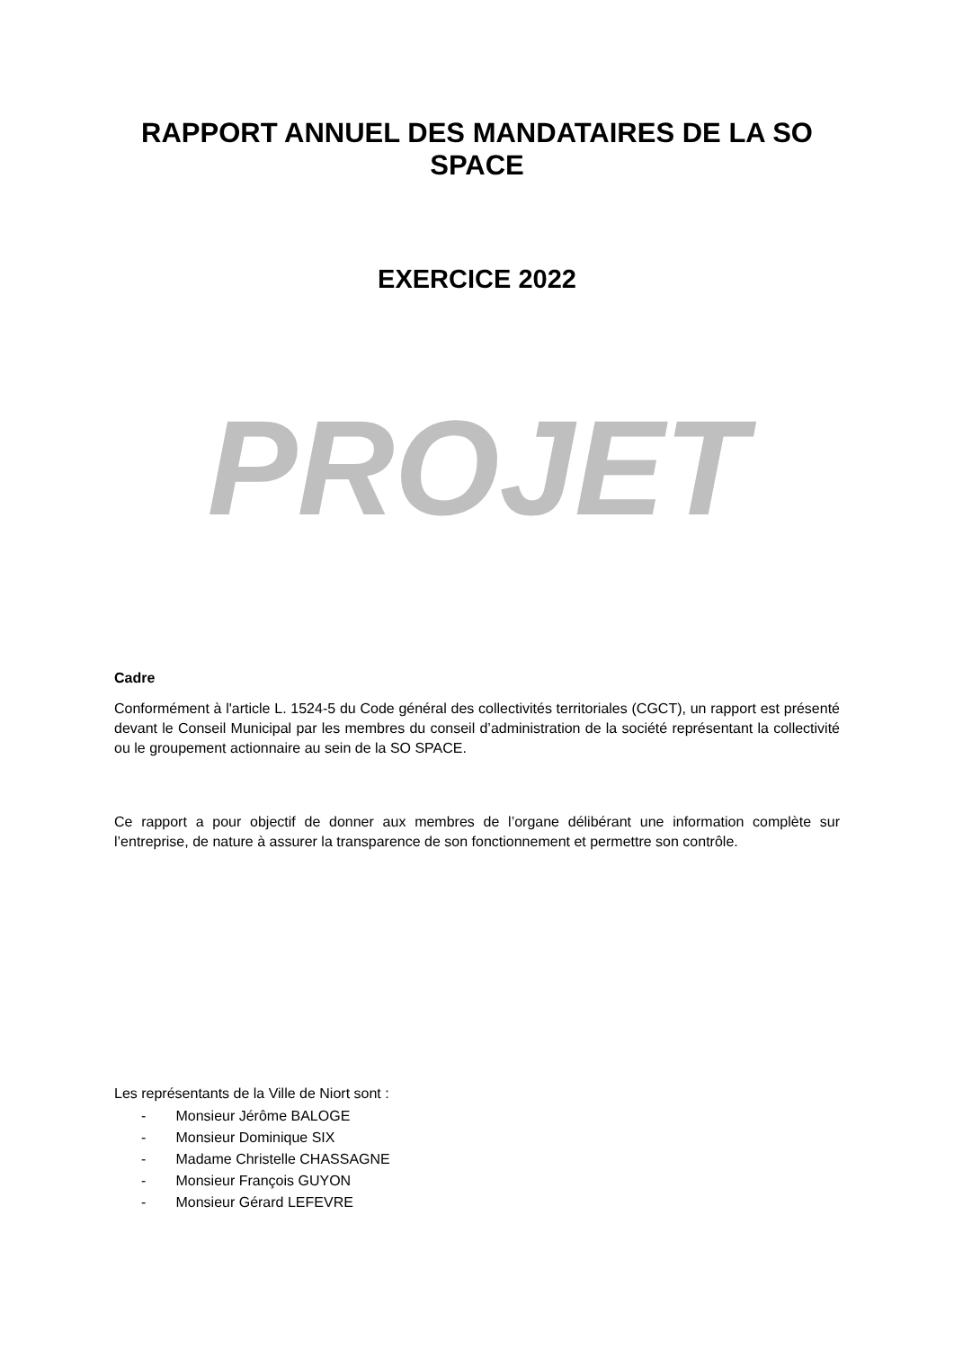RAPPORT ANNUEL DES MANDATAIRES DE LA SO SPACE
EXERCICE 2022
PROJET
Cadre
Conformément à l'article L. 1524-5 du Code général des collectivités territoriales (CGCT), un rapport est présenté devant le Conseil Municipal par les membres du conseil d’administration de la société représentant la collectivité ou le groupement actionnaire au sein de la SO SPACE.
Ce rapport a pour objectif de donner aux membres de l’organe délibérant une information complète sur l’entreprise, de nature à assurer la transparence de son fonctionnement et permettre son contrôle.
Les représentants de la Ville de Niort sont :
- Monsieur Jérôme BALOGE
- Monsieur Dominique SIX
- Madame Christelle CHASSAGNE
- Monsieur François GUYON
- Monsieur Gérard LEFEVRE